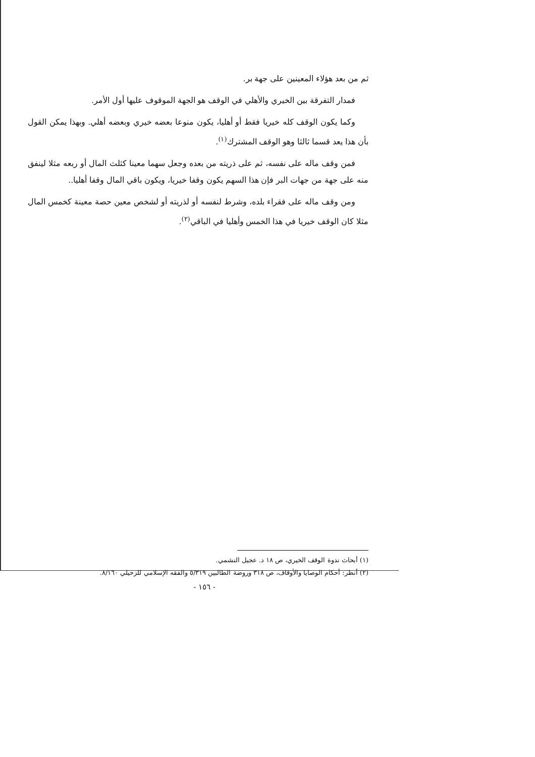ثم من بعد هؤلاء المعينين على جهة بر.
فمدار التفرقة بين الخيري والأهلي في الوقف هو الجهة الموقوف عليها أول الأمر.
وكما يكون الوقف كله خيريا فقط أو أهليا، يكون منوعا بعضه خيري وبعضه أهلي. وبهذا يمكن القول بأن هذا يعد قسما ثالثا وهو الوقف المشترك<sup>(١)</sup>.
فمن وقف ماله على نفسه، ثم على ذريته من بعده وجعل سهما معينا كثلث المال أو ربعه مثلا لينفق منه على جهة من جهات البر فإن هذا السهم يكون وقفا خيريا، ويكون باقي المال وقفا أهليا..
ومن وقف ماله على فقراء بلده، وشرط لنفسه أو لذريته أو لشخص معين حصة معينة كخمس المال مثلا كان الوقف خيريا في هذا الخمس وأهليا في الباقي<sup>(٢)</sup>.
(١) أبحاث ندوة الوقف الخيري، ص ١٨ د. عجيل النشمي.
(٢) أنظر: أحكام الوصايا والأوقاف، ص ٣١٨ وروضة الطالبين ٥/٣١٩ والفقه الإسلامي للزحيلي ٨/١٦٠.
- ١٥٦ -